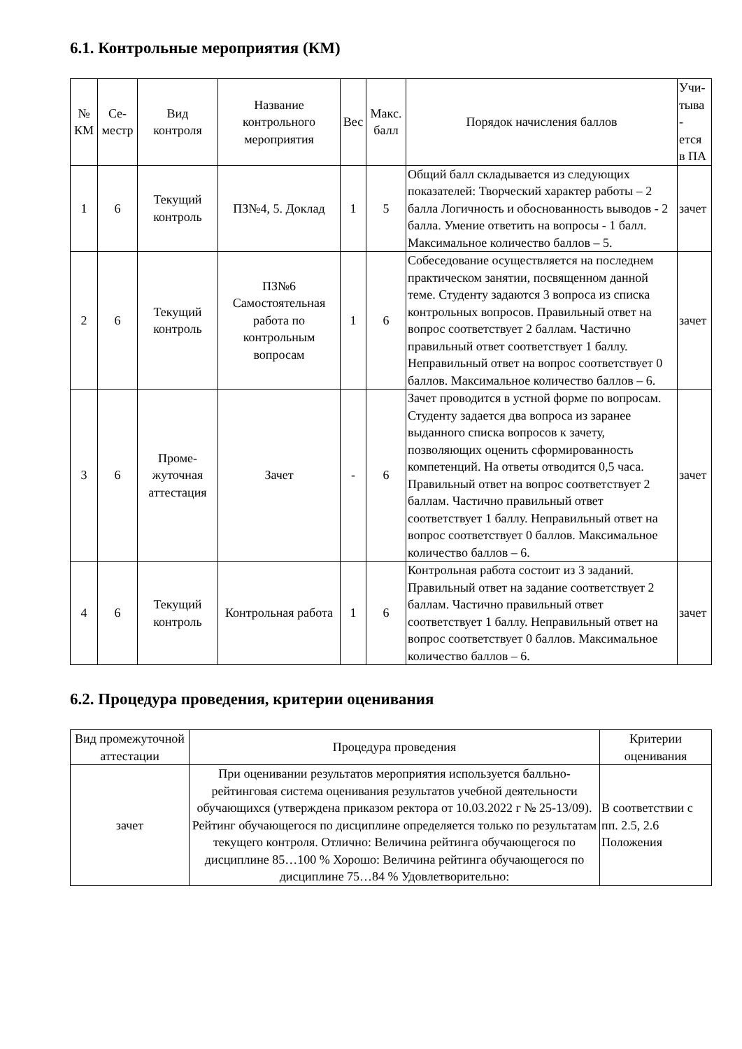6.1. Контрольные мероприятия (КМ)
| № КМ | Се- местр | Вид контроля | Название контрольного мероприятия | Вес | Макс. балл | Порядок начисления баллов | Учи- тыва - ется в ПА |
| --- | --- | --- | --- | --- | --- | --- | --- |
| 1 | 6 | Текущий контроль | ПЗ№4, 5. Доклад | 1 | 5 | Общий балл складывается из следующих показателей: Творческий характер работы – 2 балла Логичность и обоснованность выводов - 2 балла. Умение ответить на вопросы - 1 балл. Максимальное количество баллов – 5. | зачет |
| 2 | 6 | Текущий контроль | ПЗ№6 Самостоятельная работа по контрольным вопросам | 1 | 6 | Собеседование осуществляется на последнем практическом занятии, посвященном данной теме. Студенту задаются 3 вопроса из списка контрольных вопросов. Правильный ответ на вопрос соответствует 2 баллам. Частично правильный ответ соответствует 1 баллу. Неправильный ответ на вопрос соответствует 0 баллов. Максимальное количество баллов – 6. | зачет |
| 3 | 6 | Проме- жуточная аттестация | Зачет | - | 6 | Зачет проводится в устной форме по вопросам. Студенту задается два вопроса из заранее выданного списка вопросов к зачету, позволяющих оценить сформированность компетенций. На ответы отводится 0,5 часа. Правильный ответ на вопрос соответствует 2 баллам. Частично правильный ответ соответствует 1 баллу. Неправильный ответ на вопрос соответствует 0 баллов. Максимальное количество баллов – 6. | зачет |
| 4 | 6 | Текущий контроль | Контрольная работа | 1 | 6 | Контрольная работа состоит из 3 заданий. Правильный ответ на задание соответствует 2 баллам. Частично правильный ответ соответствует 1 баллу. Неправильный ответ на вопрос соответствует 0 баллов. Максимальное количество баллов – 6. | зачет |
6.2. Процедура проведения, критерии оценивания
| Вид промежуточной аттестации | Процедура проведения | Критерии оценивания |
| --- | --- | --- |
| зачет | При оценивании результатов мероприятия используется балльно-рейтинговая система оценивания результатов учебной деятельности обучающихся (утверждена приказом ректора от 10.03.2022 г № 25-13/09). Рейтинг обучающегося по дисциплине определяется только по результатам текущего контроля. Отлично: Величина рейтинга обучающегося по дисциплине 85…100 % Хорошо: Величина рейтинга обучающегося по дисциплине 75…84 % Удовлетворительно: | В соответствии с пп. 2.5, 2.6 Положения |